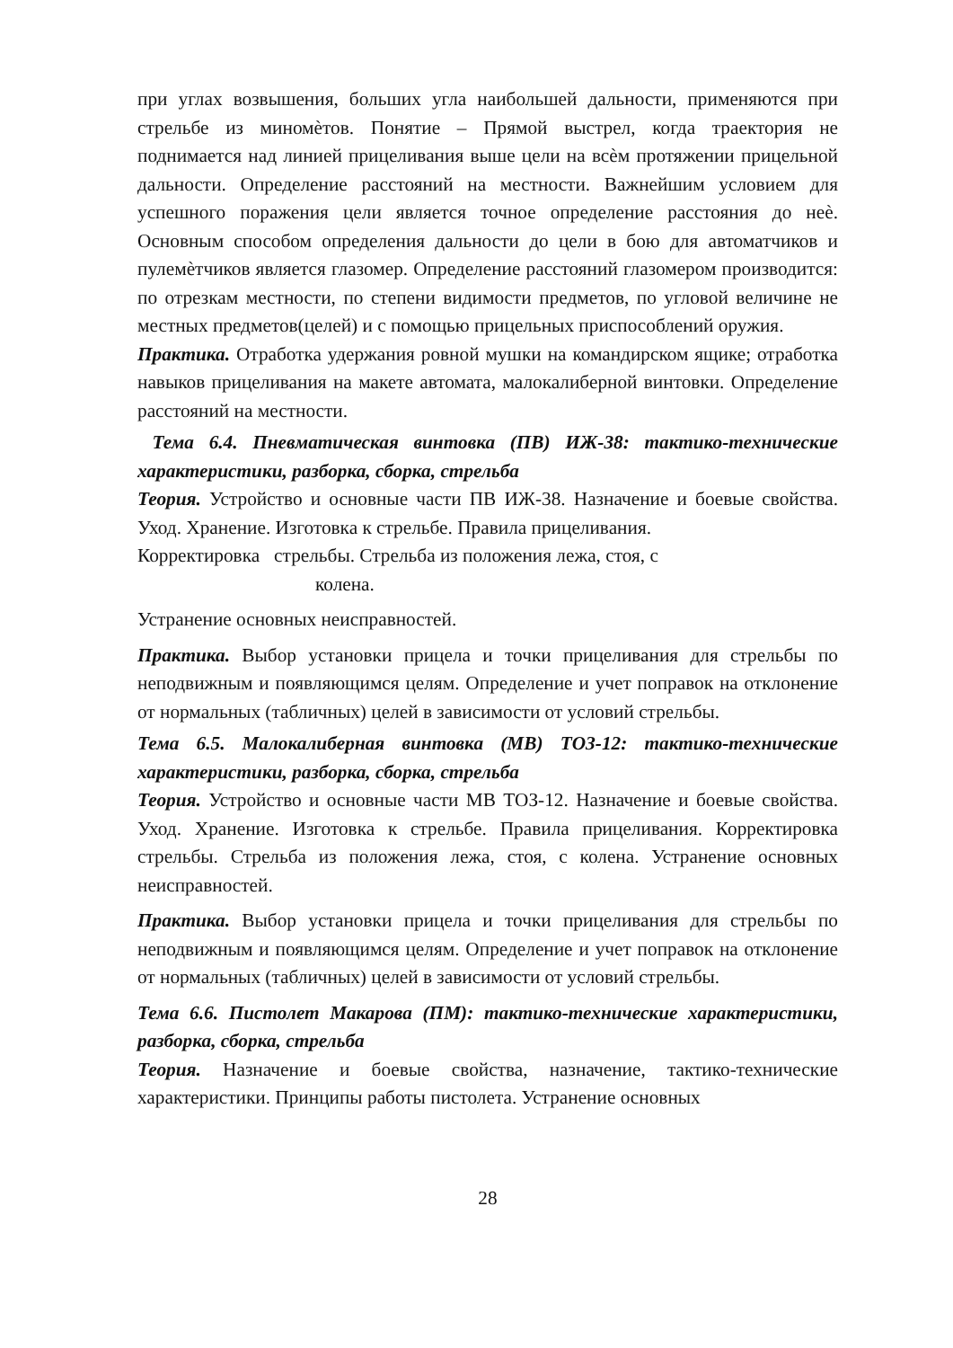при углах возвышения, больших угла наибольшей дальности, применяются при стрельбе из миномѐтов. Понятие – Прямой выстрел, когда траектория не поднимается над линией прицеливания выше цели на всѐм протяжении прицельной дальности. Определение расстояний на местности. Важнейшим условием для успешного поражения цели является точное определение расстояния до неѐ. Основным способом определения дальности до цели в бою для автоматчиков и пулемѐтчиков является глазомер. Определение расстояний глазомером производится: по отрезкам местности, по степени видимости предметов, по угловой величине не местных предметов(целей) и с помощью прицельных приспособлений оружия.
Практика. Отработка удержания ровной мушки на командирском ящике; отработка навыков прицеливания на макете автомата, малокалиберной винтовки. Определение расстояний на местности.
Тема 6.4. Пневматическая винтовка (ПВ) ИЖ-38: тактико-технические характеристики, разборка, сборка, стрельба
Теория. Устройство и основные части ПВ ИЖ-38. Назначение и боевые свойства. Уход. Хранение. Изготовка к стрельбе. Правила прицеливания.
Корректировка стрельбы. Стрельба из положения лежа, стоя, с
колена.
Устранение основных неисправностей.
Практика. Выбор установки прицела и точки прицеливания для стрельбы по неподвижным и появляющимся целям. Определение и учет поправок на отклонение от нормальных (табличных) целей в зависимости от условий стрельбы.
Тема 6.5. Малокалиберная винтовка (МВ) ТОЗ-12: тактико-технические характеристики, разборка, сборка, стрельба
Теория. Устройство и основные части МВ ТОЗ-12. Назначение и боевые свойства. Уход. Хранение. Изготовка к стрельбе. Правила прицеливания. Корректировка стрельбы. Стрельба из положения лежа, стоя, с колена. Устранение основных неисправностей.
Практика. Выбор установки прицела и точки прицеливания для стрельбы по неподвижным и появляющимся целям. Определение и учет поправок на отклонение от нормальных (табличных) целей в зависимости от условий стрельбы.
Тема 6.6. Пистолет Макарова (ПМ): тактико-технические характеристики, разборка, сборка, стрельба
Теория. Назначение и боевые свойства, назначение, тактико-технические характеристики. Принципы работы пистолета. Устранение основных
28